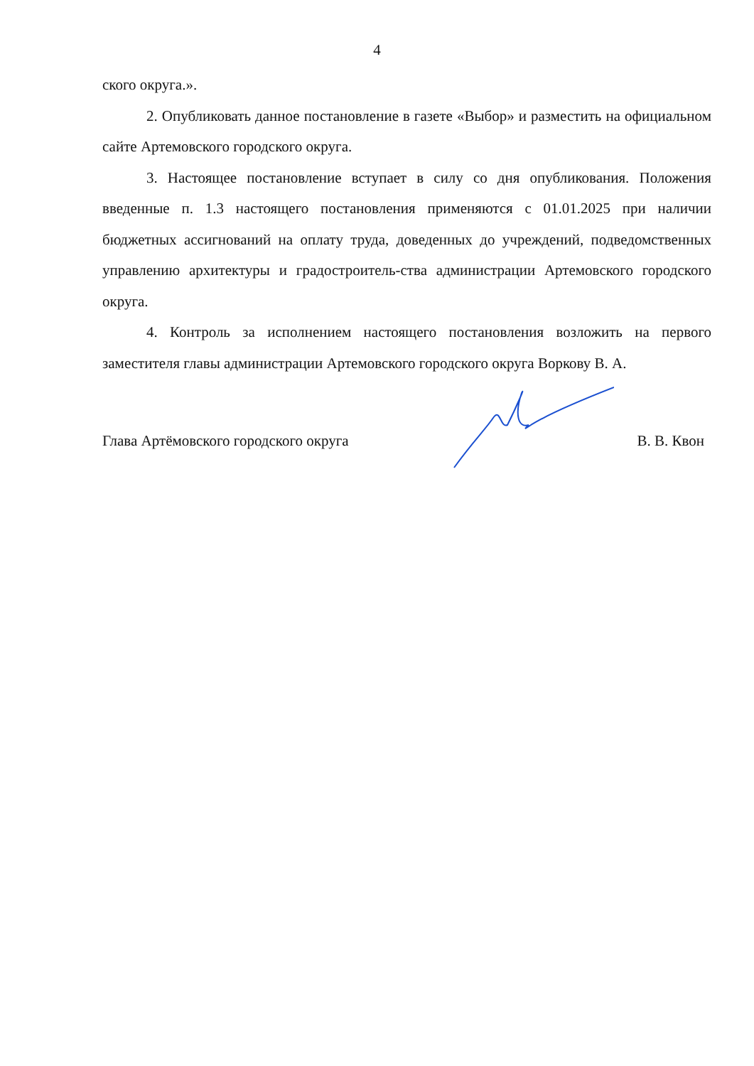4
ского округа.».
2. Опубликовать данное постановление в газете «Выбор» и разместить на официальном сайте Артемовского городского округа.
3. Настоящее постановление вступает в силу со дня опубликования. Положения введенные п. 1.3 настоящего постановления применяются с 01.01.2025 при наличии бюджетных ассигнований на оплату труда, доведенных до учреждений, подведомственных управлению архитектуры и градостроитель-ства администрации Артемовского городского округа.
4. Контроль за исполнением настоящего постановления возложить на первого заместителя главы администрации Артемовского городского округа Воркову В. А.
Глава Артёмовского городского округа В. В. Квон